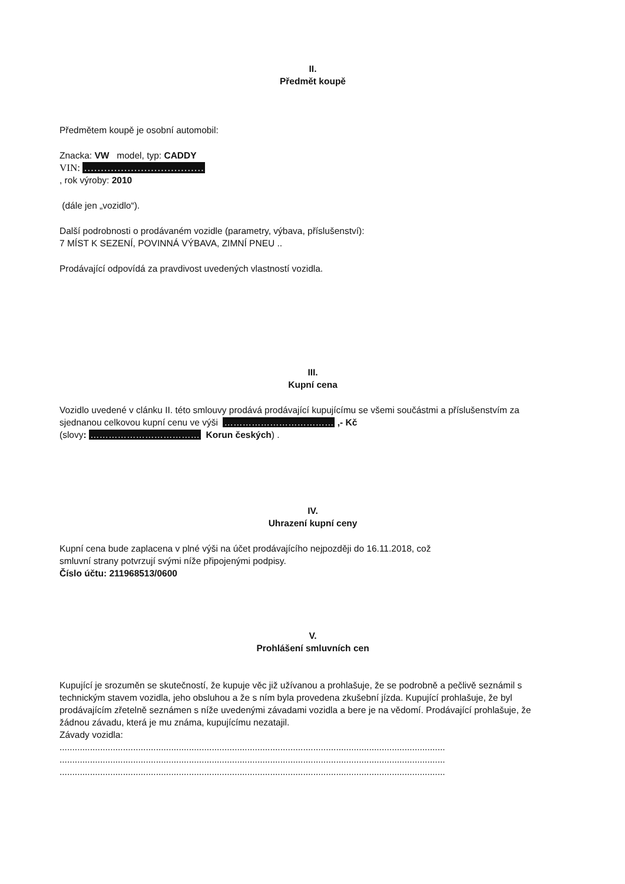II.
Předmět koupě
Předmětem koupě je osobní automobil:
Znacka: VW model, typ: CADDY
VIN: ………………………………
, rok výroby: 2010
(dále jen „vozidlo“).
Další podrobnosti o prodávaném vozidle (parametry, výbava, příslušenství):
7 MÍST K SEZENÍ, POVINNÁ VÝBAVA, ZIMNÍ PNEU ..
Prodávající odpovídá za pravdivost uvedených vlastností vozidla.
III.
Kupní cena
Vozidlo uvedené v clánku II. této smlouvy prodává prodávající kupujícímu se všemi součástmi a příslušenstvím za sjednanou celkovou kupní cenu ve výši ……………………………… ,- Kč
(slovy: ……………………………… Korun českých) .
IV.
Uhrazení kupní ceny
Kupní cena bude zaplacena v plné výši na účet prodávajícího nejpozději do 16.11.2018, což
smluvní strany potvrzují svými níže připojenými podpisy.
Číslo účtu: 211968513/0600
V.
Prohlášení smluvních cen
Kupující je srozuměn se skutečností, že kupuje věc již užívanou a prohlašuje, že se podrobně a pečlivě seznámil s technickým stavem vozidla, jeho obsluhou a že s ním byla provedena zkušební jízda. Kupující prohlašuje, že byl prodávajícím zřetelně seznámen s níže uvedenými závadami vozidla a bere je na vědomí. Prodávající prohlašuje, že žádnou závadu, která je mu známa, kupujícímu nezatajil.
Závady vozidla:
........................................................................................................................................................
........................................................................................................................................................
........................................................................................................................................................